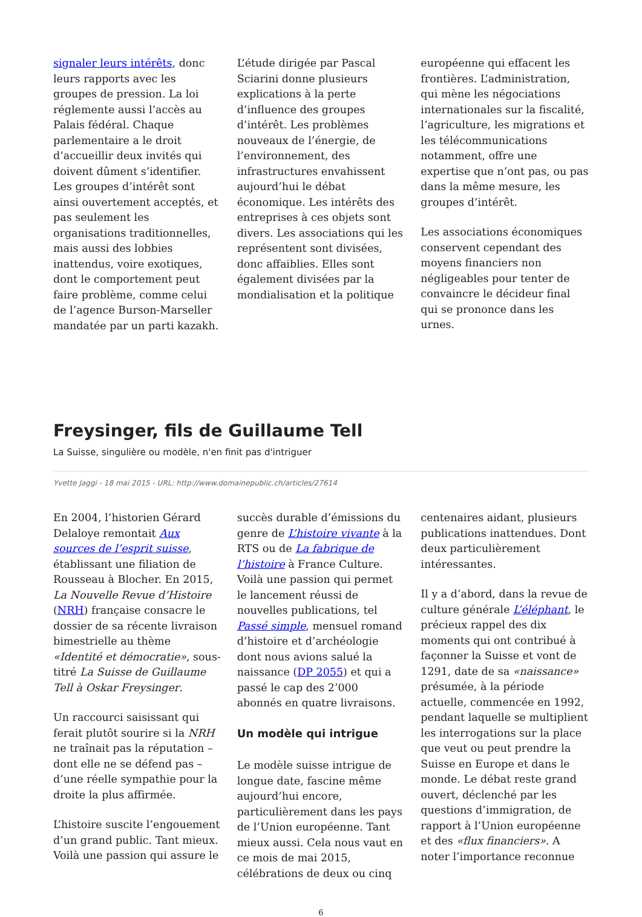signaler leurs intérêts, donc leurs rapports avec les groupes de pression. La loi réglemente aussi l’accès au Palais fédéral. Chaque parlementaire a le droit d’accueillir deux invités qui doivent dûment s’identifier. Les groupes d’intérêt sont ainsi ouvertement acceptés, et pas seulement les organisations traditionnelles, mais aussi des lobbies inattendus, voire exotiques, dont le comportement peut faire problème, comme celui de l’agence Burson-Marseller mandatée par un parti kazakh.
L’étude dirigée par Pascal Sciarini donne plusieurs explications à la perte d’influence des groupes d’intérêt. Les problèmes nouveaux de l’énergie, de l’environnement, des infrastructures envahissent aujourd’hui le débat économique. Les intérêts des entreprises à ces objets sont divers. Les associations qui les représentent sont divisées, donc affaiblies. Elles sont également divisées par la mondialisation et la politique
européenne qui effacent les frontières. L’administration, qui mène les négociations internationales sur la fiscalité, l’agriculture, les migrations et les télécommunications notamment, offre une expertise que n’ont pas, ou pas dans la même mesure, les groupes d’intérêt.
Les associations économiques conservent cependant des moyens financiers non négligeables pour tenter de convaincre le décideur final qui se prononce dans les urnes.
Freysinger, fils de Guillaume Tell
La Suisse, singulière ou modèle, n'en finit pas d'intriguer
Yvette Jaggi - 18 mai 2015 - URL: http://www.domainepublic.ch/articles/27614
En 2004, l’historien Gérard Delaloye remontait Aux sources de l’esprit suisse, établissant une filiation de Rousseau à Blocher. En 2015, La Nouvelle Revue d’Histoire (NRH) française consacre le dossier de sa récente livraison bimestrielle au thème «Identité et démocratie», sous-titré La Suisse de Guillaume Tell à Oskar Freysinger.
Un raccourci saisissant qui ferait plutôt sourire si la NRH ne traînait pas la réputation – dont elle ne se défend pas – d’une réelle sympathie pour la droite la plus affirmée.
L’histoire suscite l’engouement d’un grand public. Tant mieux. Voilà une passion qui assure le
succès durable d’émissions du genre de L’histoire vivante à la RTS ou de La fabrique de l’histoire à France Culture. Voilà une passion qui permet le lancement réussi de nouvelles publications, tel Passé simple, mensuel romand d’histoire et d’archéologie dont nous avions salué la naissance (DP 2055) et qui a passé le cap des 2’000 abonnés en quatre livraisons.
Un modèle qui intrigue
Le modèle suisse intrigue de longue date, fascine même aujourd’hui encore, particulièrement dans les pays de l’Union européenne. Tant mieux aussi. Cela nous vaut en ce mois de mai 2015, célébrations de deux ou cinq
centenaires aidant, plusieurs publications inattendues. Dont deux particulièrement intéressantes.
Il y a d’abord, dans la revue de culture générale L’éléphant, le précieux rappel des dix moments qui ont contribué à façonner la Suisse et vont de 1291, date de sa «naissance» présumée, à la période actuelle, commencée en 1992, pendant laquelle se multiplient les interrogations sur la place que veut ou peut prendre la Suisse en Europe et dans le monde. Le débat reste grand ouvert, déclenché par les questions d’immigration, de rapport à l’Union européenne et des «flux financiers». A noter l’importance reconnue
6